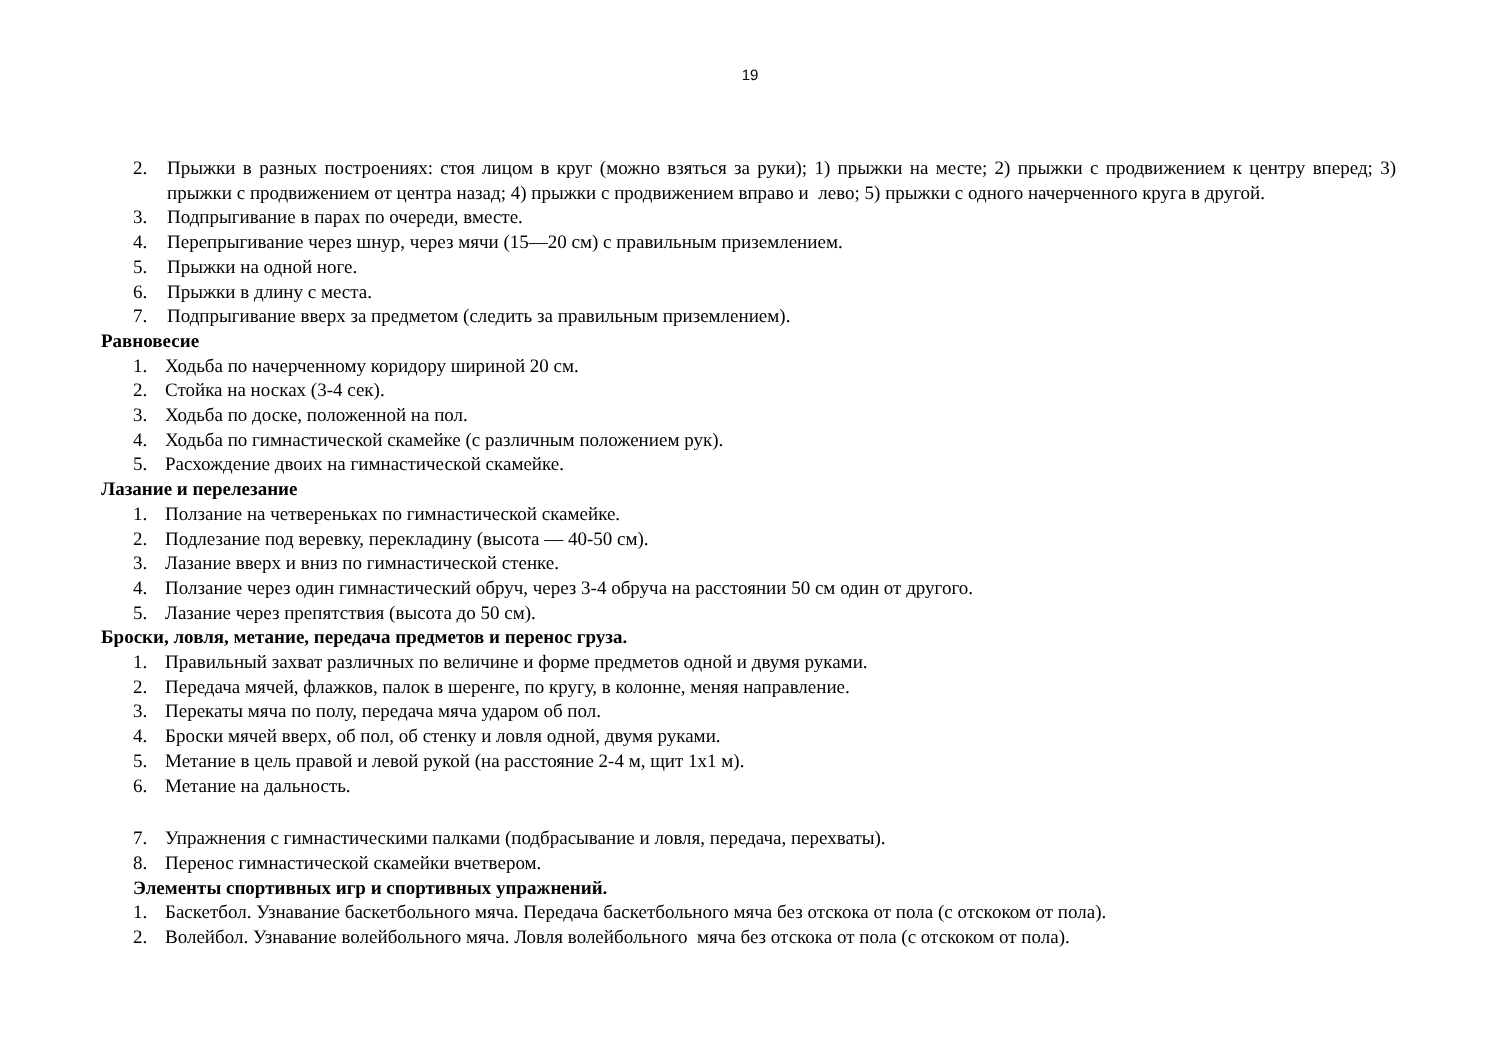19
2. Прыжки в разных построениях: стоя лицом в круг (можно взяться за руки); 1) прыжки на месте; 2) прыжки с продвижением к центру вперед; 3) прыжки с продвижением от центра назад; 4) прыжки с продвижением вправо и лево; 5) прыжки с одного начерченного круга в другой.
3. Подпрыгивание в парах по очереди, вместе.
4. Перепрыгивание через шнур, через мячи (15—20 см) с правильным приземлением.
5. Прыжки на одной ноге.
6. Прыжки в длину с места.
7. Подпрыгивание вверх за предметом (следить за правильным приземлением).
Равновесие
1. Ходьба по начерченному коридору шириной 20 см.
2. Стойка на носках (3-4 сек).
3. Ходьба по доске, положенной на пол.
4. Ходьба по гимнастической скамейке (с различным положением рук).
5. Расхождение двоих на гимнастической скамейке.
Лазание и перелезание
1. Ползание на четвереньках по гимнастической скамейке.
2. Подлезание под веревку, перекладину (высота — 40-50 см).
3. Лазание вверх и вниз по гимнастической стенке.
4. Ползание через один гимнастический обруч, через 3-4 обруча на расстоянии 50 см один от другого.
5. Лазание через препятствия (высота до 50 см).
Броски, ловля, метание, передача предметов и перенос груза.
1. Правильный захват различных по величине и форме предметов одной и двумя руками.
2. Передача мячей, флажков, палок в шеренге, по кругу, в колонне, меняя направление.
3. Перекаты мяча по полу, передача мяча ударом об пол.
4. Броски мячей вверх, об пол, об стенку и ловля одной, двумя руками.
5. Метание в цель правой и левой рукой (на расстояние 2-4 м, щит 1х1 м).
6. Метание на дальность.
7. Упражнения с гимнастическими палками (подбрасывание и ловля, передача, перехваты).
8. Перенос гимнастической скамейки вчетвером.
Элементы спортивных игр и спортивных упражнений.
1. Баскетбол. Узнавание баскетбольного мяча. Передача баскетбольного мяча без отскока от пола (с отскоком от пола).
2. Волейбол. Узнавание волейбольного мяча. Ловля волейбольного мяча без отскока от пола (с отскоком от пола).